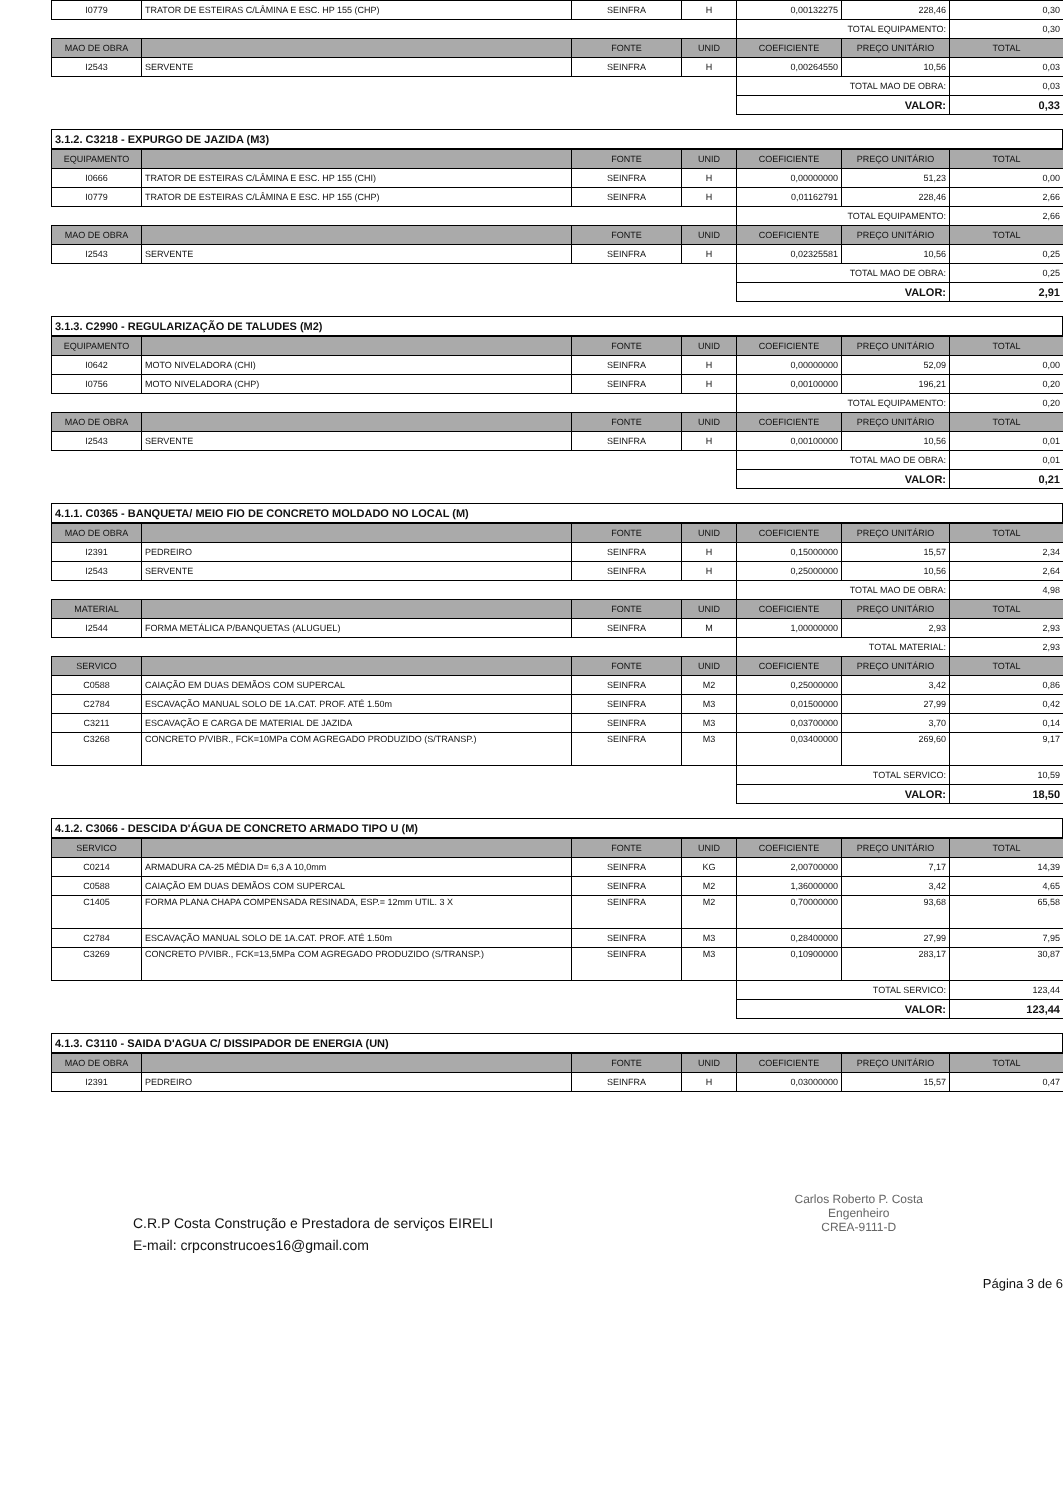| I0779 | TRATOR DE ESTEIRAS C/LÂMINA E ESC. HP 155 (CHP) | SEINFRA | H | 0,00132275 | 228,46 | 0,30 |
| | | | | TOTAL EQUIPAMENTO: | | 0,30 |
| MAO DE OBRA | | FONTE | UNID | COEFICIENTE | PREÇO UNITÁRIO | TOTAL |
| I2543 | SERVENTE | SEINFRA | H | 0,00264550 | 10,56 | 0,03 |
| | | | | TOTAL MAO DE OBRA: | | 0,03 |
| | | | | VALOR: | | 0,33 |
3.1.2. C3218 - EXPURGO DE JAZIDA (M3)
| EQUIPAMENTO | | FONTE | UNID | COEFICIENTE | PREÇO UNITÁRIO | TOTAL |
| --- | --- | --- | --- | --- | --- | --- |
| I0666 | TRATOR DE ESTEIRAS C/LÂMINA E ESC. HP 155 (CHI) | SEINFRA | H | 0,00000000 | 51,23 | 0,00 |
| I0779 | TRATOR DE ESTEIRAS C/LÂMINA E ESC. HP 155 (CHP) | SEINFRA | H | 0,01162791 | 228,46 | 2,66 |
| | | | | TOTAL EQUIPAMENTO: | | 2,66 |
| MAO DE OBRA | | FONTE | UNID | COEFICIENTE | PREÇO UNITÁRIO | TOTAL |
| I2543 | SERVENTE | SEINFRA | H | 0,02325581 | 10,56 | 0,25 |
| | | | | TOTAL MAO DE OBRA: | | 0,25 |
| | | | | VALOR: | | 2,91 |
3.1.3. C2990 - REGULARIZAÇÃO DE TALUDES (M2)
| EQUIPAMENTO | | FONTE | UNID | COEFICIENTE | PREÇO UNITÁRIO | TOTAL |
| --- | --- | --- | --- | --- | --- | --- |
| I0642 | MOTO NIVELADORA (CHI) | SEINFRA | H | 0,00000000 | 52,09 | 0,00 |
| I0756 | MOTO NIVELADORA (CHP) | SEINFRA | H | 0,00100000 | 196,21 | 0,20 |
| | | | | TOTAL EQUIPAMENTO: | | 0,20 |
| MAO DE OBRA | | FONTE | UNID | COEFICIENTE | PREÇO UNITÁRIO | TOTAL |
| I2543 | SERVENTE | SEINFRA | H | 0,00100000 | 10,56 | 0,01 |
| | | | | TOTAL MAO DE OBRA: | | 0,01 |
| | | | | VALOR: | | 0,21 |
4.1.1. C0365 - BANQUETA/ MEIO FIO DE CONCRETO MOLDADO NO LOCAL (M)
| MAO DE OBRA | | FONTE | UNID | COEFICIENTE | PREÇO UNITÁRIO | TOTAL |
| --- | --- | --- | --- | --- | --- | --- |
| I2391 | PEDREIRO | SEINFRA | H | 0,15000000 | 15,57 | 2,34 |
| I2543 | SERVENTE | SEINFRA | H | 0,25000000 | 10,56 | 2,64 |
| | | | | TOTAL MAO DE OBRA: | | 4,98 |
| MATERIAL | | FONTE | UNID | COEFICIENTE | PREÇO UNITÁRIO | TOTAL |
| I2544 | FORMA METÁLICA P/BANQUETAS (ALUGUEL) | SEINFRA | M | 1,00000000 | 2,93 | 2,93 |
| | | | | TOTAL MATERIAL: | | 2,93 |
| SERVICO | | FONTE | UNID | COEFICIENTE | PREÇO UNITÁRIO | TOTAL |
| C0588 | CAIAÇÃO EM DUAS DEMÃOS COM SUPERCAL | SEINFRA | M2 | 0,25000000 | 3,42 | 0,86 |
| C2784 | ESCAVAÇÃO MANUAL SOLO DE 1A.CAT. PROF. ATÉ 1.50m | SEINFRA | M3 | 0,01500000 | 27,99 | 0,42 |
| C3211 | ESCAVAÇÃO E CARGA DE MATERIAL DE JAZIDA | SEINFRA | M3 | 0,03700000 | 3,70 | 0,14 |
| C3268 | CONCRETO P/VIBR., FCK=10MPa COM AGREGADO PRODUZIDO (S/TRANSP.) | SEINFRA | M3 | 0,03400000 | 269,60 | 9,17 |
| | | | | TOTAL SERVICO: | | 10,59 |
| | | | | VALOR: | | 18,50 |
4.1.2. C3066 - DESCIDA D'ÁGUA DE CONCRETO ARMADO TIPO U (M)
| SERVICO | | FONTE | UNID | COEFICIENTE | PREÇO UNITÁRIO | TOTAL |
| --- | --- | --- | --- | --- | --- | --- |
| C0214 | ARMADURA CA-25 MÉDIA D= 6,3 A 10,0mm | SEINFRA | KG | 2,00700000 | 7,17 | 14,39 |
| C0588 | CAIAÇÃO EM DUAS DEMÃOS COM SUPERCAL | SEINFRA | M2 | 1,36000000 | 3,42 | 4,65 |
| C1405 | FORMA PLANA CHAPA COMPENSADA RESINADA, ESP.= 12mm UTIL. 3 X | SEINFRA | M2 | 0,70000000 | 93,68 | 65,58 |
| C2784 | ESCAVAÇÃO MANUAL SOLO DE 1A.CAT. PROF. ATÉ 1.50m | SEINFRA | M3 | 0,28400000 | 27,99 | 7,95 |
| C3269 | CONCRETO P/VIBR., FCK=13,5MPa COM AGREGADO PRODUZIDO (S/TRANSP.) | SEINFRA | M3 | 0,10900000 | 283,17 | 30,87 |
| | | | | TOTAL SERVICO: | | 123,44 |
| | | | | VALOR: | | 123,44 |
4.1.3. C3110 - SAIDA D'AGUA C/ DISSIPADOR DE ENERGIA (UN)
| MAO DE OBRA | | FONTE | UNID | COEFICIENTE | PREÇO UNITÁRIO | TOTAL |
| --- | --- | --- | --- | --- | --- | --- |
| I2391 | PEDREIRO | SEINFRA | H | 0,03000000 | 15,57 | 0,47 |
C.R.P Costa Construção e Prestadora de serviços EIRELI
E-mail: crpconstrucoes16@gmail.com
Carlos Roberto P. Costa
Engenheiro
CREA-9111-D
Página 3 de 6